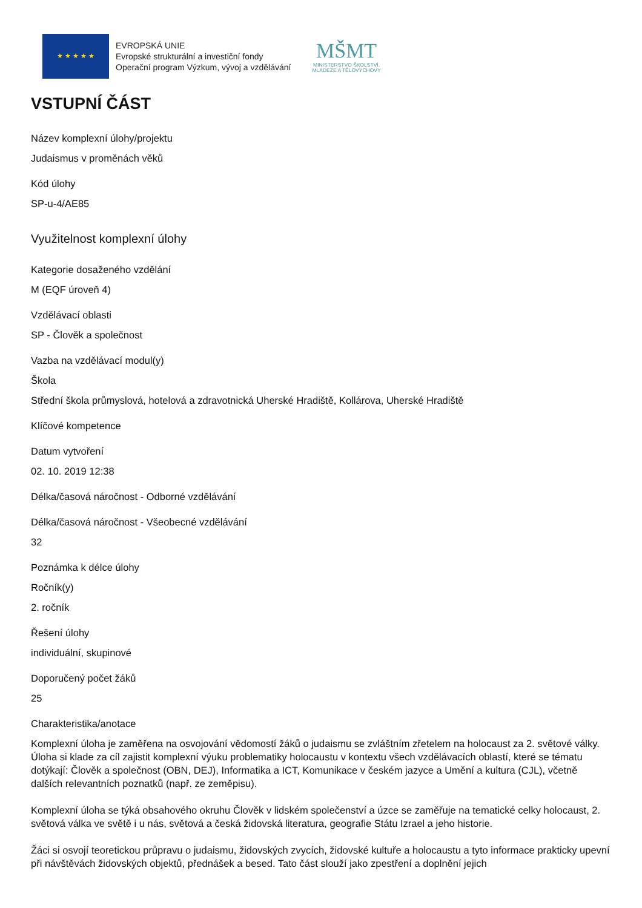★ ★ ★ ★ ★
EVROPSKÁ UNIE
Evropské strukturální a investiční fondy
Operační program Výzkum, vývoj a vzdělávání
MŠMT
MINISTERSTVO ŠKOLSTVÍ,
MLÁDEŽE A TĚLOVÝCHOVY
VSTUPNÍ ČÁST
Název komplexní úlohy/projektu
Judaismus v proměnách věků
Kód úlohy
SP-u-4/AE85
Využitelnost komplexní úlohy
Kategorie dosaženého vzdělání
M (EQF úroveň 4)
Vzdělávací oblasti
SP - Člověk a společnost
Vazba na vzdělávací modul(y)
Škola
Střední škola průmyslová, hotelová a zdravotnická Uherské Hradiště, Kollárova, Uherské Hradiště
Klíčové kompetence
Datum vytvoření
02. 10. 2019 12:38
Délka/časová náročnost - Odborné vzdělávání
Délka/časová náročnost - Všeobecné vzdělávání
32
Poznámka k délce úlohy
Ročník(y)
2. ročník
Řešení úlohy
individuální, skupinové
Doporučený počet žáků
25
Charakteristika/anotace
Komplexní úloha je zaměřena na osvojování vědomostí žáků o judaismu se zvláštním zřetelem na holocaust za 2. světové války. Úloha si klade za cíl zajistit komplexní výuku problematiky holocaustu v kontextu všech vzdělávacích oblastí, které se tématu dotýkají: Člověk a společnost (OBN, DEJ), Informatika a ICT, Komunikace v českém jazyce a Umění a kultura (CJL), včetně dalších relevantních poznatků (např. ze zeměpisu).
Komplexní úloha se týká obsahového okruhu Člověk v lidském společenství a úzce se zaměřuje na tematické celky holocaust, 2. světová válka ve světě i u nás, světová a česká židovská literatura, geografie Státu Izrael a jeho historie.
Žáci si osvojí teoretickou průpravu o judaismu, židovských zvycích, židovské kultuře a holocaustu a tyto informace prakticky upevní při návštěvách židovských objektů, přednášek a besed. Tato část slouží jako zpestření a doplnění jejich